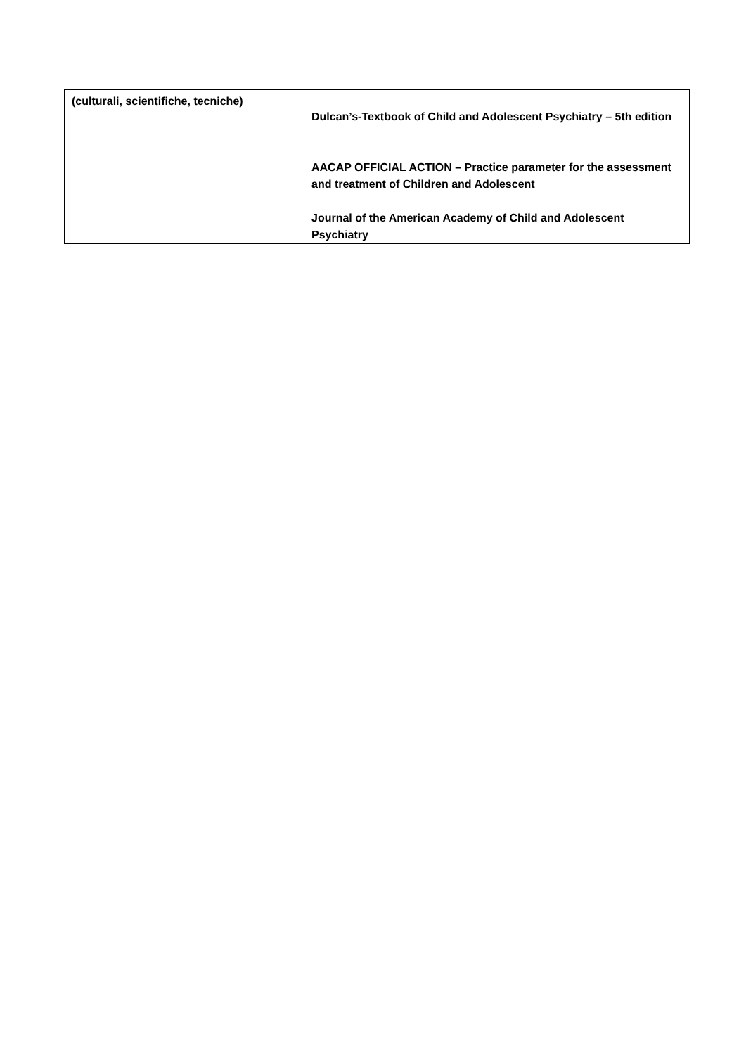| (culturali, scientifiche, tecniche) | Dulcan’s-Textbook of Child and Adolescent Psychiatry – 5th edition AACAP OFFICIAL ACTION – Practice parameter for the assessment and treatment of Children and Adolescent Journal of the American Academy of Child and Adolescent Psychiatry |